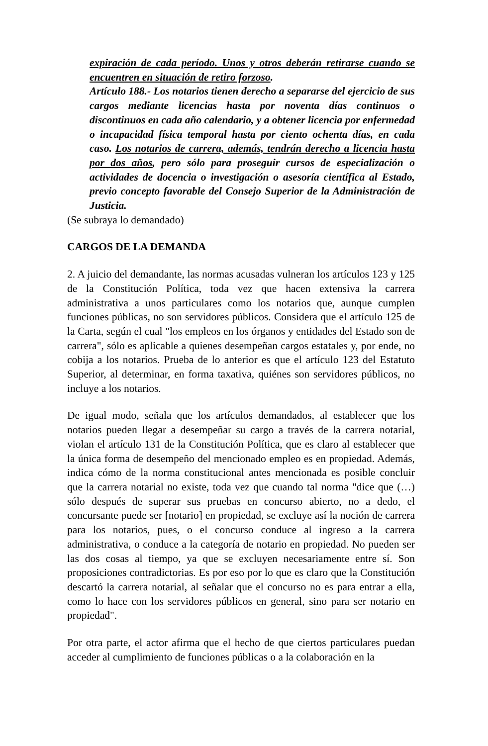expiración de cada período. Unos y otros deberán retirarse cuando se encuentren en situación de retiro forzoso.
Artículo 188.- Los notarios tienen derecho a separarse del ejercicio de sus cargos mediante licencias hasta por noventa días continuos o discontinuos en cada año calendario, y a obtener licencia por enfermedad o incapacidad física temporal hasta por ciento ochenta días, en cada caso. Los notarios de carrera, además, tendrán derecho a licencia hasta por dos años, pero sólo para proseguir cursos de especialización o actividades de docencia o investigación o asesoría científica al Estado, previo concepto favorable del Consejo Superior de la Administración de Justicia.
(Se subraya lo demandado)
CARGOS DE LA DEMANDA
2. A juicio del demandante, las normas acusadas vulneran los artículos 123 y 125 de la Constitución Política, toda vez que hacen extensiva la carrera administrativa a unos particulares como los notarios que, aunque cumplen funciones públicas, no son servidores públicos. Considera que el artículo 125 de la Carta, según el cual "los empleos en los órganos y entidades del Estado son de carrera", sólo es aplicable a quienes desempeñan cargos estatales y, por ende, no cobija a los notarios. Prueba de lo anterior es que el artículo 123 del Estatuto Superior, al determinar, en forma taxativa, quiénes son servidores públicos, no incluye a los notarios.
De igual modo, señala que los artículos demandados, al establecer que los notarios pueden llegar a desempeñar su cargo a través de la carrera notarial, violan el artículo 131 de la Constitución Política, que es claro al establecer que la única forma de desempeño del mencionado empleo es en propiedad. Además, indica cómo de la norma constitucional antes mencionada es posible concluir que la carrera notarial no existe, toda vez que cuando tal norma "dice que (…) sólo después de superar sus pruebas en concurso abierto, no a dedo, el concursante puede ser [notario] en propiedad, se excluye así la noción de carrera para los notarios, pues, o el concurso conduce al ingreso a la carrera administrativa, o conduce a la categoría de notario en propiedad. No pueden ser las dos cosas al tiempo, ya que se excluyen necesariamente entre sí. Son proposiciones contradictorias. Es por eso por lo que es claro que la Constitución descartó la carrera notarial, al señalar que el concurso no es para entrar a ella, como lo hace con los servidores públicos en general, sino para ser notario en propiedad".
Por otra parte, el actor afirma que el hecho de que ciertos particulares puedan acceder al cumplimiento de funciones públicas o a la colaboración en la